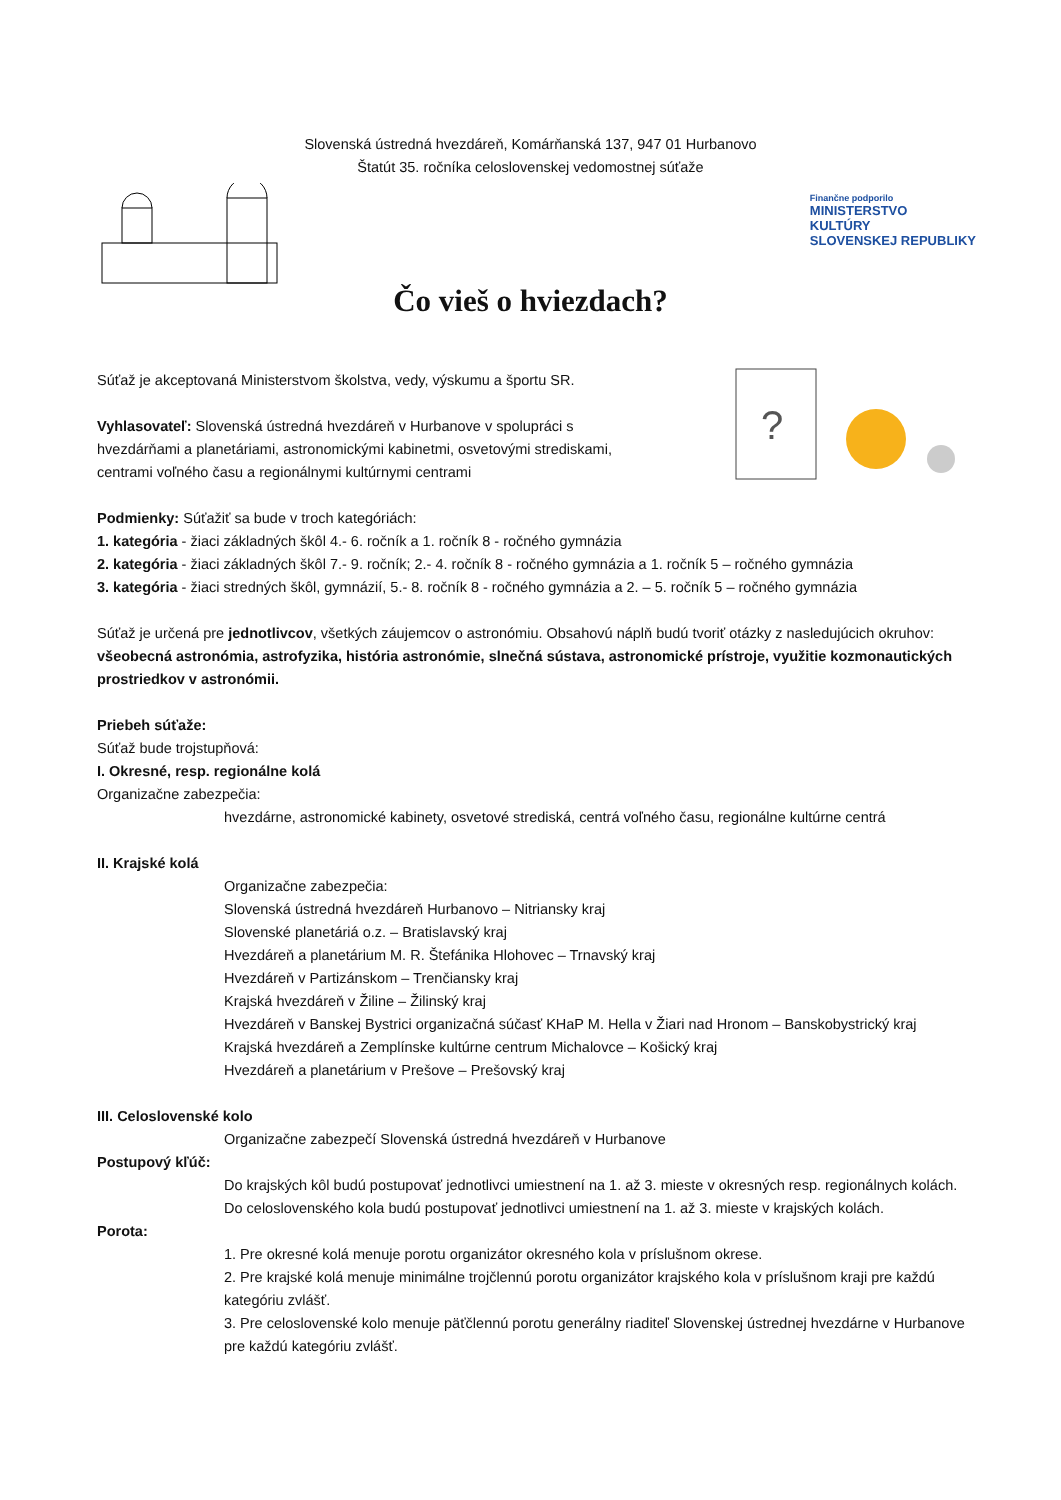Slovenská ústredná hvezdáreň, Komárňanská 137, 947 01 Hurbanovo
Štatút 35. ročníka celoslovenskej vedomostnej súťaže
Finančne podporilo
MINISTERSTVO
KULTÚRY
SLOVENSKEJ REPUBLIKY
Čo vieš o hviezdach?
?
Súťaž je akceptovaná Ministerstvom školstva, vedy, výskumu a športu SR.
Vyhlasovateľ: Slovenská ústredná hvezdáreň v Hurbanove v spolupráci s
hvezdárňami a planetáriami, astronomickými kabinetmi, osvetovými strediskami,
centrami voľného času a regionálnymi kultúrnymi centrami
Podmienky: Súťažiť sa bude v troch kategóriách:
1. kategória - žiaci základných škôl 4.- 6. ročník a 1. ročník 8 - ročného gymnázia
2. kategória - žiaci základných škôl 7.- 9. ročník; 2.- 4. ročník 8 - ročného gymnázia a 1. ročník 5 – ročného gymnázia
3. kategória - žiaci stredných škôl, gymnázií, 5.- 8. ročník 8 - ročného gymnázia a 2. – 5. ročník 5 – ročného gymnázia
Súťaž je určená pre jednotlivcov, všetkých záujemcov o astronómiu. Obsahovú náplň budú tvoriť otázky z nasledujúcich okruhov: všeobecná astronómia, astrofyzika, história astronómie, slnečná sústava, astronomické prístroje, využitie kozmonautických prostriedkov v astronómii.
Priebeh súťaže:
Súťaž bude trojstupňová:
I. Okresné, resp. regionálne kolá
Organizačne zabezpečia:
hvezdárne, astronomické kabinety, osvetové strediská, centrá voľného času, regionálne kultúrne centrá
II. Krajské kolá
Organizačne zabezpečia:
Slovenská ústredná hvezdáreň Hurbanovo – Nitriansky kraj
Slovenské planetáriá o.z. – Bratislavský kraj
Hvezdáreň a planetárium M. R. Štefánika Hlohovec – Trnavský kraj
Hvezdáreň v Partizánskom – Trenčiansky kraj
Krajská hvezdáreň v Žiline – Žilinský kraj
Hvezdáreň v Banskej Bystrici organizačná súčasť KHaP M. Hella v Žiari nad Hronom – Banskobystrický kraj
Krajská hvezdáreň a Zemplínske kultúrne centrum Michalovce – Košický kraj
Hvezdáreň a planetárium v Prešove – Prešovský kraj
III. Celoslovenské kolo
Organizačne zabezpečí Slovenská ústredná hvezdáreň v Hurbanove
Postupový kľúč:
Do krajských kôl budú postupovať jednotlivci umiestnení na 1. až 3. mieste v okresných resp. regionálnych kolách. Do celoslovenského kola budú postupovať jednotlivci umiestnení na 1. až 3. mieste v krajských kolách.
Porota:
1. Pre okresné kolá menuje porotu organizátor okresného kola v príslušnom okrese.
2. Pre krajské kolá menuje minimálne trojčlennú porotu organizátor krajského kola v príslušnom kraji pre každú kategóriu zvlášť.
3. Pre celoslovenské kolo menuje päťčlennú porotu generálny riaditeľ Slovenskej ústrednej hvezdárne v Hurbanove pre každú kategóriu zvlášť.